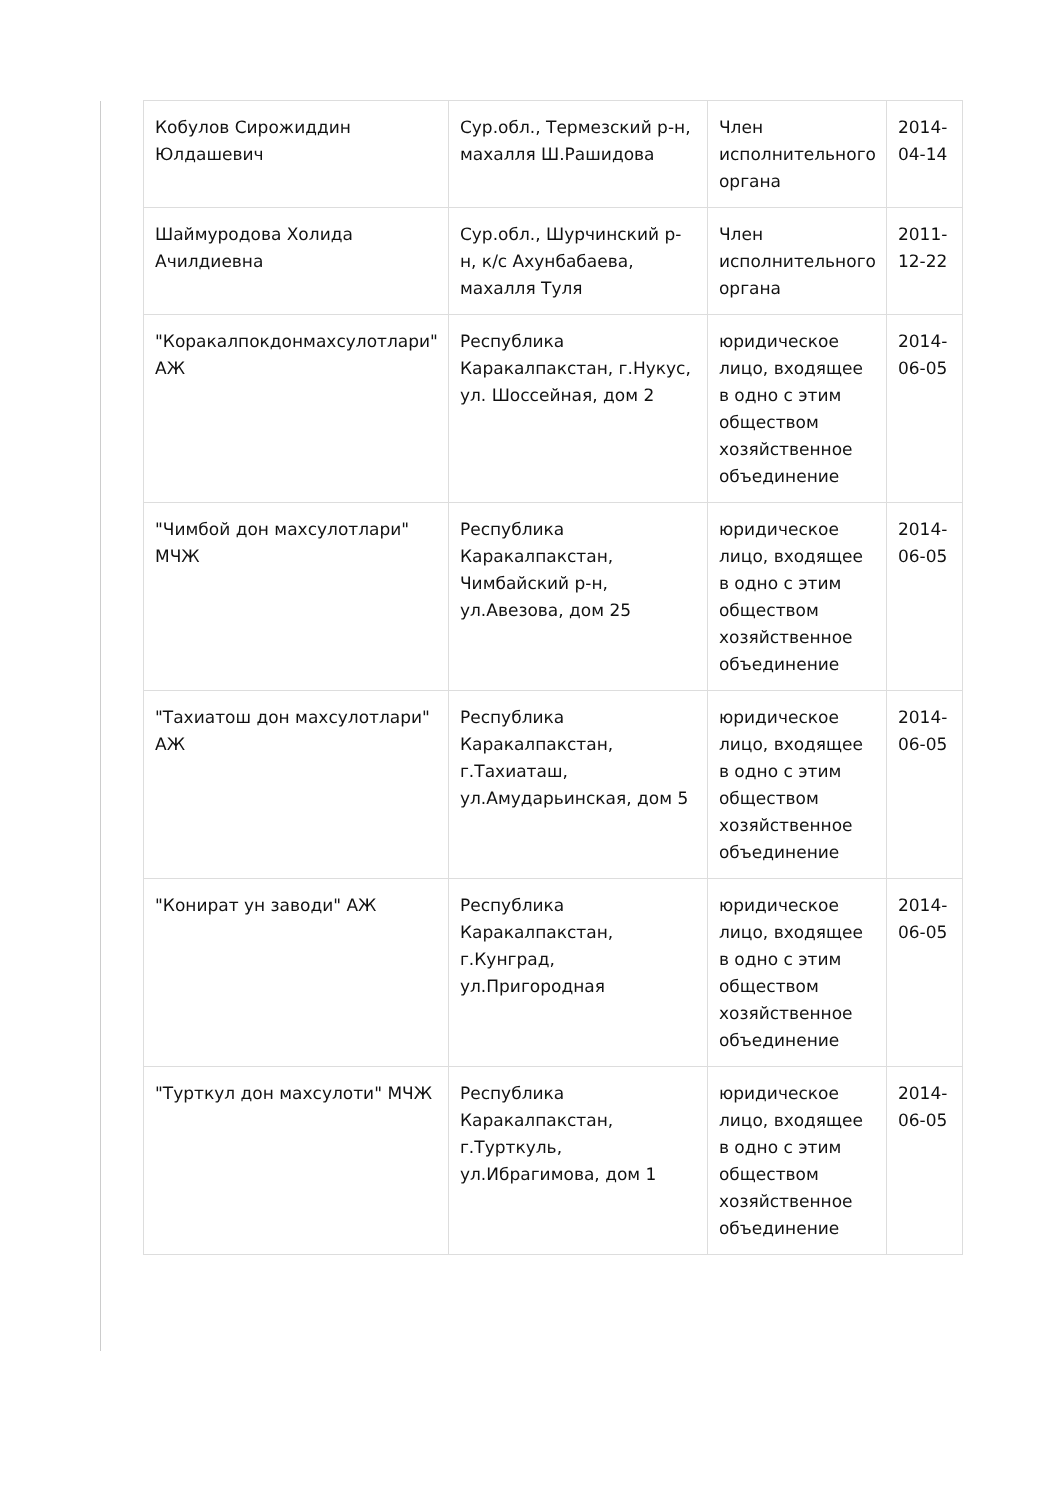| Кобулов Сирожиддин Юлдашевич | Сур.обл., Термезский р-н, махалля Ш.Рашидова | Член исполнительного органа | 2014-04-14 |
| Шаймуродова Холида Ачилдиевна | Сур.обл., Шурчинский р-н, к/с Ахунбабаева, махалля Туля | Член исполнительного органа | 2011-12-22 |
| "Коракалпокдонмахсулотлари" АЖ | Республика Каракалпакстан, г.Нукус, ул. Шоссейная, дом 2 | юридическое лицо, входящее в одно с этим обществом хозяйственное объединение | 2014-06-05 |
| "Чимбой дон махсулотлари" МЧЖ | Республика Каракалпакстан, Чимбайский р-н, ул.Авезова, дом 25 | юридическое лицо, входящее в одно с этим обществом хозяйственное объединение | 2014-06-05 |
| "Тахиатош дон махсулотлари" АЖ | Республика Каракалпакстан, г.Тахиаташ, ул.Амударьинская, дом 5 | юридическое лицо, входящее в одно с этим обществом хозяйственное объединение | 2014-06-05 |
| "Конират ун заводи" АЖ | Республика Каракалпакстан, г.Кунград, ул.Пригородная | юридическое лицо, входящее в одно с этим обществом хозяйственное объединение | 2014-06-05 |
| "Турткул дон махсулоти" МЧЖ | Республика Каракалпакстан, г.Турткуль, ул.Ибрагимова, дом 1 | юридическое лицо, входящее в одно с этим обществом хозяйственное объединение | 2014-06-05 |